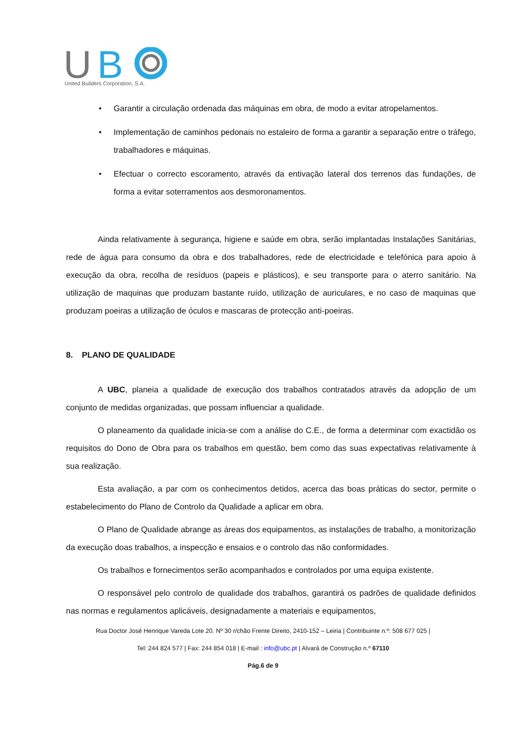U
B
United Builders Corporation, S.A.
• Garantir a circulação ordenada das máquinas em obra, de modo a evitar atropelamentos.
• Implementação de caminhos pedonais no estaleiro de forma a garantir a separação entre o tráfego, trabalhadores e máquinas.
• Efectuar o correcto escoramento, através da entivação lateral dos terrenos das fundações, de forma a evitar soterramentos aos desmoronamentos.
Ainda relativamente à segurança, higiene e saúde em obra, serão implantadas Instalações Sanitárias, rede de água para consumo da obra e dos trabalhadores, rede de electricidade e telefónica para apoio à execução da obra, recolha de resíduos (papeis e plásticos), e seu transporte para o aterro sanitário. Na utilização de maquinas que produzam bastante ruído, utilização de auriculares, e no caso de maquinas que produzam poeiras a utilização de óculos e mascaras de protecção anti-poeiras.
8. PLANO DE QUALIDADE
A UBC, planeia a qualidade de execução dos trabalhos contratados através da adopção de um conjunto de medidas organizadas, que possam influenciar a qualidade.
O planeamento da qualidade inicia-se com a análise do C.E., de forma a determinar com exactidão os requisitos do Dono de Obra para os trabalhos em questão, bem como das suas expectativas relativamente à sua realização.
Esta avaliação, a par com os conhecimentos detidos, acerca das boas práticas do sector, permite o estabelecimento do Plano de Controlo da Qualidade a aplicar em obra.
O Plano de Qualidade abrange as áreas dos equipamentos, as instalações de trabalho, a monitorização da execução doas trabalhos, a inspecção e ensaios e o controlo das não conformidades.
Os trabalhos e fornecimentos serão acompanhados e controlados por uma equipa existente.
O responsável pelo controlo de qualidade dos trabalhos, garantirá os padrões de qualidade definidos nas normas e regulamentos aplicáveis, designadamente a materiais e equipamentos,
Rua Doctor José Henrique Vareda Lote 20. Nº 30 r/chão Frente Direito, 2410-152 – Leiria | Contribuinte n.º: 508 677 025 |
Tel: 244 824 577 | Fax: 244 854 018 | E-mail : info@ubc.pt | Alvará de Construção n.º 67110
Pág.6 de 9